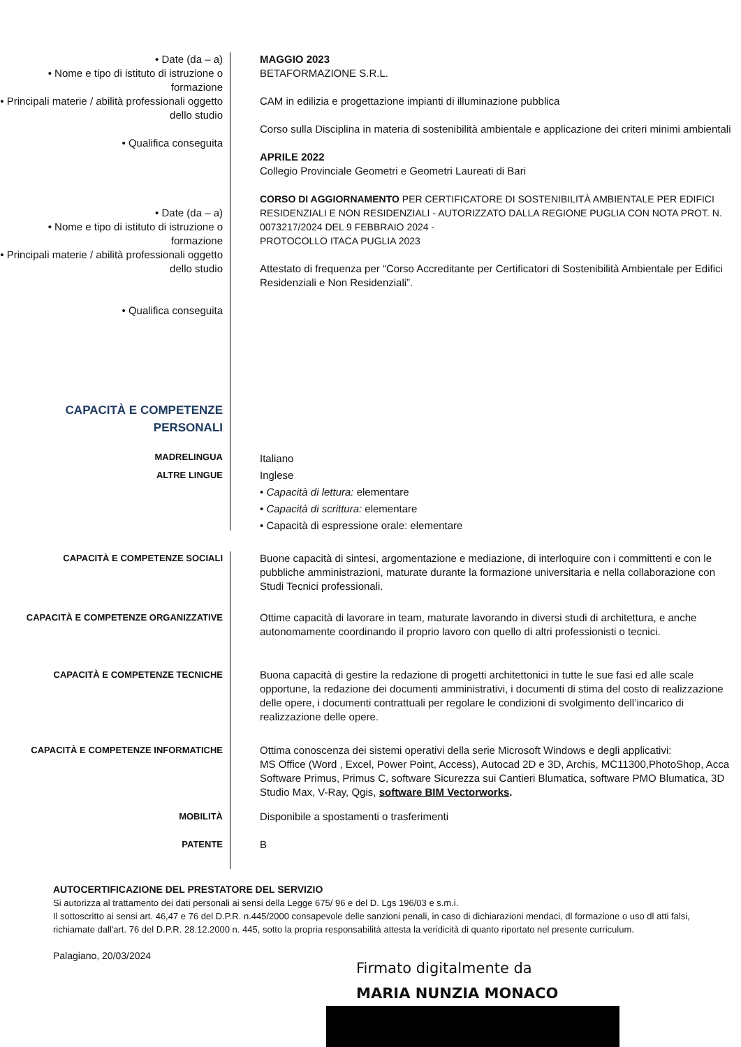• Date (da – a)
• Nome e tipo di istituto di istruzione o formazione
• Principali materie / abilità professionali oggetto dello studio
• Qualifica conseguita
• Date (da – a)
• Nome e tipo di istituto di istruzione o formazione
• Principali materie / abilità professionali oggetto dello studio
• Qualifica conseguita
MAGGIO 2023
BETAFORMAZIONE S.R.L.
CAM in edilizia e progettazione impianti di illuminazione pubblica
Corso sulla Disciplina in materia di sostenibilità ambientale e applicazione dei criteri minimi ambientali
APRILE 2022
Collegio Provinciale Geometri e Geometri Laureati di Bari
CORSO DI AGGIORNAMENTO PER CERTIFICATORE DI SOSTENIBILITÀ AMBIENTALE PER EDIFICI RESIDENZIALI E NON RESIDENZIALI - AUTORIZZATO DALLA REGIONE PUGLIA CON NOTA PROT. N. 0073217/2024 DEL 9 FEBBRAIO 2024 -
PROTOCOLLO ITACA PUGLIA 2023
Attestato di frequenza per “Corso Accreditante per Certificatori di Sostenibilità Ambientale per Edifici Residenziali e Non Residenziali”.
CAPACITÀ E COMPETENZE PERSONALI
MADRELINGUA
ALTRE LINGUE
Italiano
Inglese
• Capacità di lettura: elementare
• Capacità di scrittura: elementare
• Capacità di espressione orale: elementare
CAPACITÀ E COMPETENZE SOCIALI
Buone capacità di sintesi, argomentazione e mediazione, di interloquire con i committenti e con le pubbliche amministrazioni, maturate durante la formazione universitaria e nella collaborazione con Studi Tecnici professionali.
CAPACITÀ E COMPETENZE ORGANIZZATIVE
Ottime capacità di lavorare in team, maturate lavorando in diversi studi di architettura, e anche autonomamente coordinando il proprio lavoro con quello di altri professionisti o tecnici.
CAPACITÀ E COMPETENZE TECNICHE
Buona capacità di gestire la redazione di progetti architettonici in tutte le sue fasi ed alle scale opportune, la redazione dei documenti amministrativi, i documenti di stima del costo di realizzazione delle opere, i documenti contrattuali per regolare le condizioni di svolgimento dell’incarico di realizzazione delle opere.
CAPACITÀ E COMPETENZE INFORMATICHE
Ottima conoscenza dei sistemi operativi della serie Microsoft Windows e degli applicativi:
MS Office (Word , Excel, Power Point, Access), Autocad 2D e 3D, Archis, MC11300,PhotoShop, Acca Software Primus, Primus C, software Sicurezza sui Cantieri Blumatica, software PMO Blumatica, 3D Studio Max, V-Ray, Qgis, software BIM Vectorworks.
MOBILITÀ
Disponibile a spostamenti o trasferimenti
PATENTE
B
AUTOCERTIFICAZIONE DEL PRESTATORE DEL SERVIZIO
Si autorizza al trattamento dei dati personali ai sensi della Legge 675/ 96 e del D. Lgs 196/03 e s.m.i.
Il sottoscritto ai sensi art. 46,47 e 76 del D.P.R. n.445/2000 consapevole delle sanzioni penali, in caso di dichiarazioni mendaci, dl formazione o uso dl atti falsi, richiamate dall'art. 76 del D.P.R. 28.12.2000 n. 445, sotto la propria responsabilità attesta la veridicità di quanto riportato nel presente curriculum.
Palagiano, 20/03/2024
Firmato digitalmente da
MARIA NUNZIA MONACO